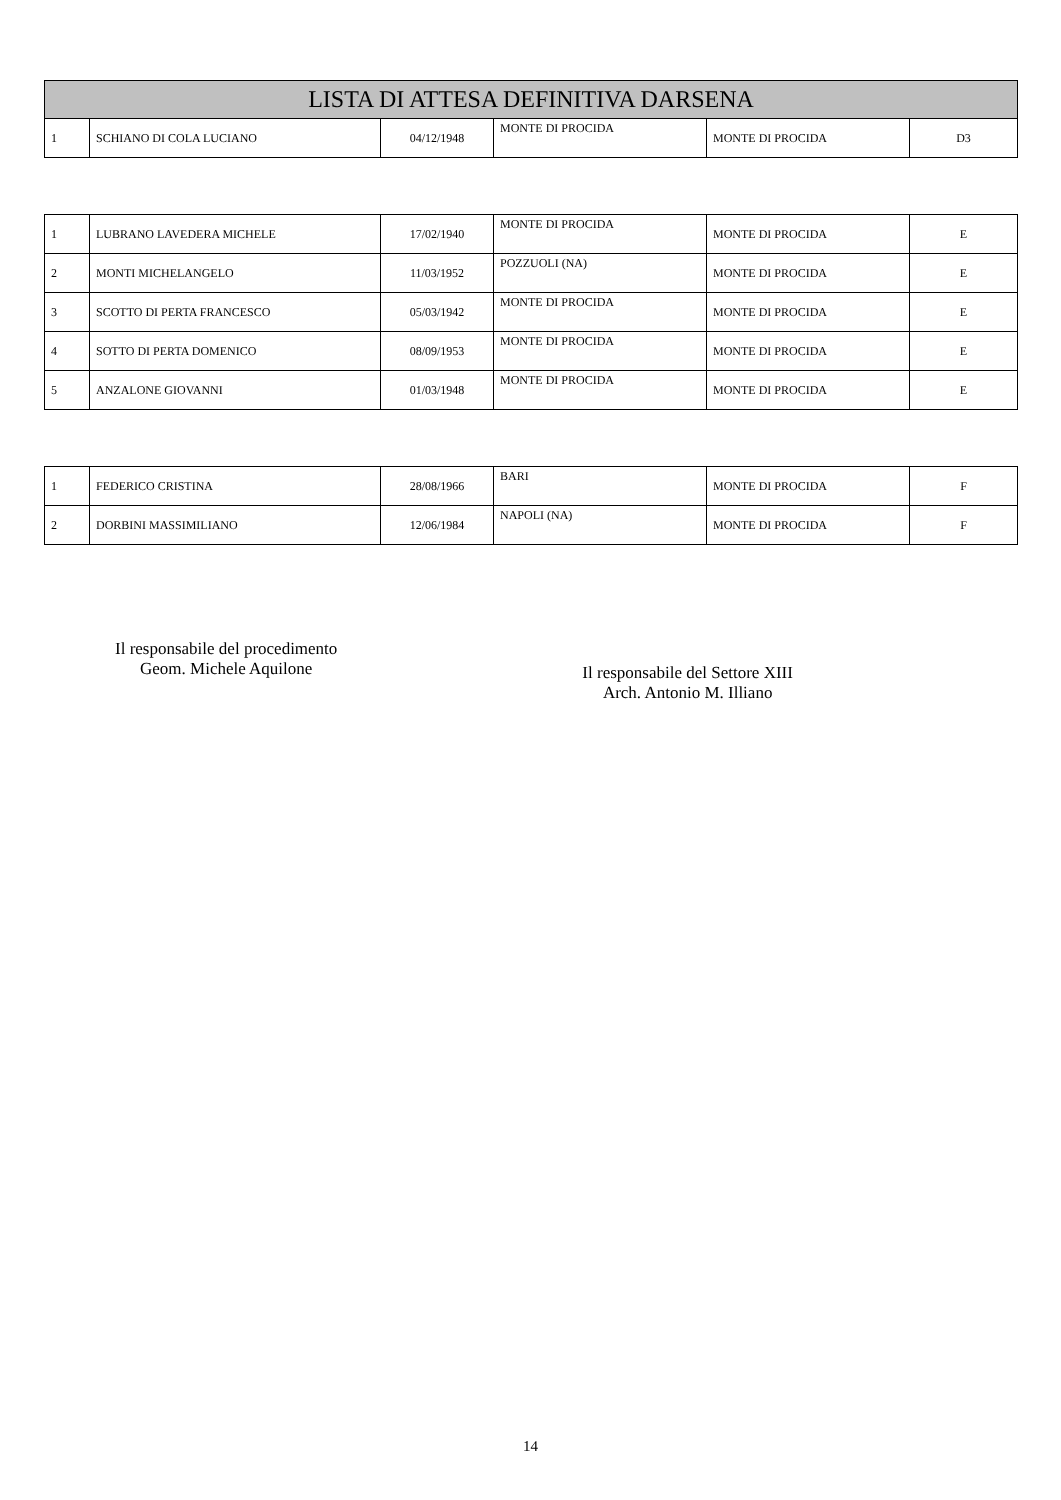| LISTA DI ATTESA DEFINITIVA DARSENA | | | | | |
| --- | --- | --- | --- | --- | --- |
| 1 | SCHIANO DI COLA LUCIANO | 04/12/1948 | MONTE DI PROCIDA | MONTE DI PROCIDA | D3 |
| 1 | LUBRANO LAVEDERA MICHELE | 17/02/1940 | MONTE DI PROCIDA | MONTE DI PROCIDA | E |
| 2 | MONTI MICHELANGELO | 11/03/1952 | POZZUOLI (NA) | MONTE DI PROCIDA | E |
| 3 | SCOTTO DI PERTA FRANCESCO | 05/03/1942 | MONTE DI PROCIDA | MONTE DI PROCIDA | E |
| 4 | SOTTO DI PERTA DOMENICO | 08/09/1953 | MONTE DI PROCIDA | MONTE DI PROCIDA | E |
| 5 | ANZALONE GIOVANNI | 01/03/1948 | MONTE DI PROCIDA | MONTE DI PROCIDA | E |
| 1 | FEDERICO CRISTINA | 28/08/1966 | BARI | MONTE DI PROCIDA | F |
| 2 | DORBINI MASSIMILIANO | 12/06/1984 | NAPOLI (NA) | MONTE DI PROCIDA | F |
Il responsabile del procedimento
Geom. Michele Aquilone
Il responsabile del Settore XIII
Arch. Antonio M. Illiano
14